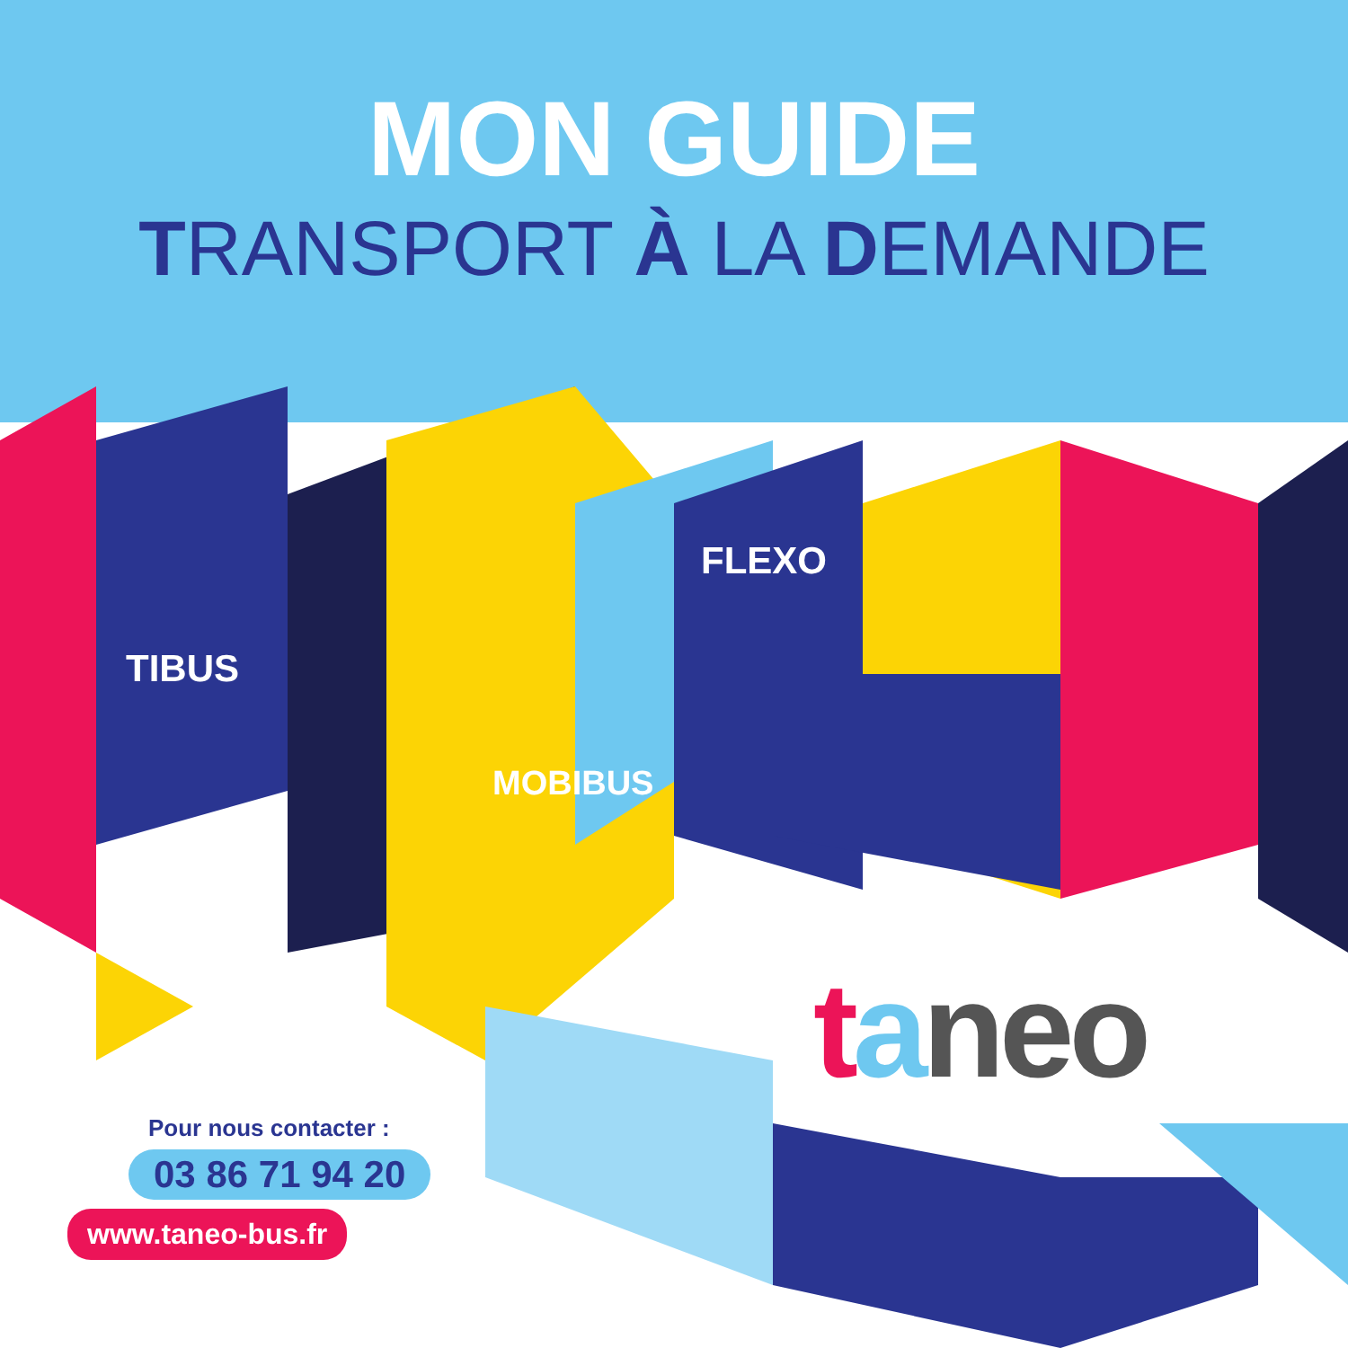MON GUIDE
TRANSPORT À LA DEMANDE
TIBUS
FLEXO
MOBIBUS
taneo
Pour nous contacter :
03 86 71 94 20
www.taneo-bus.fr